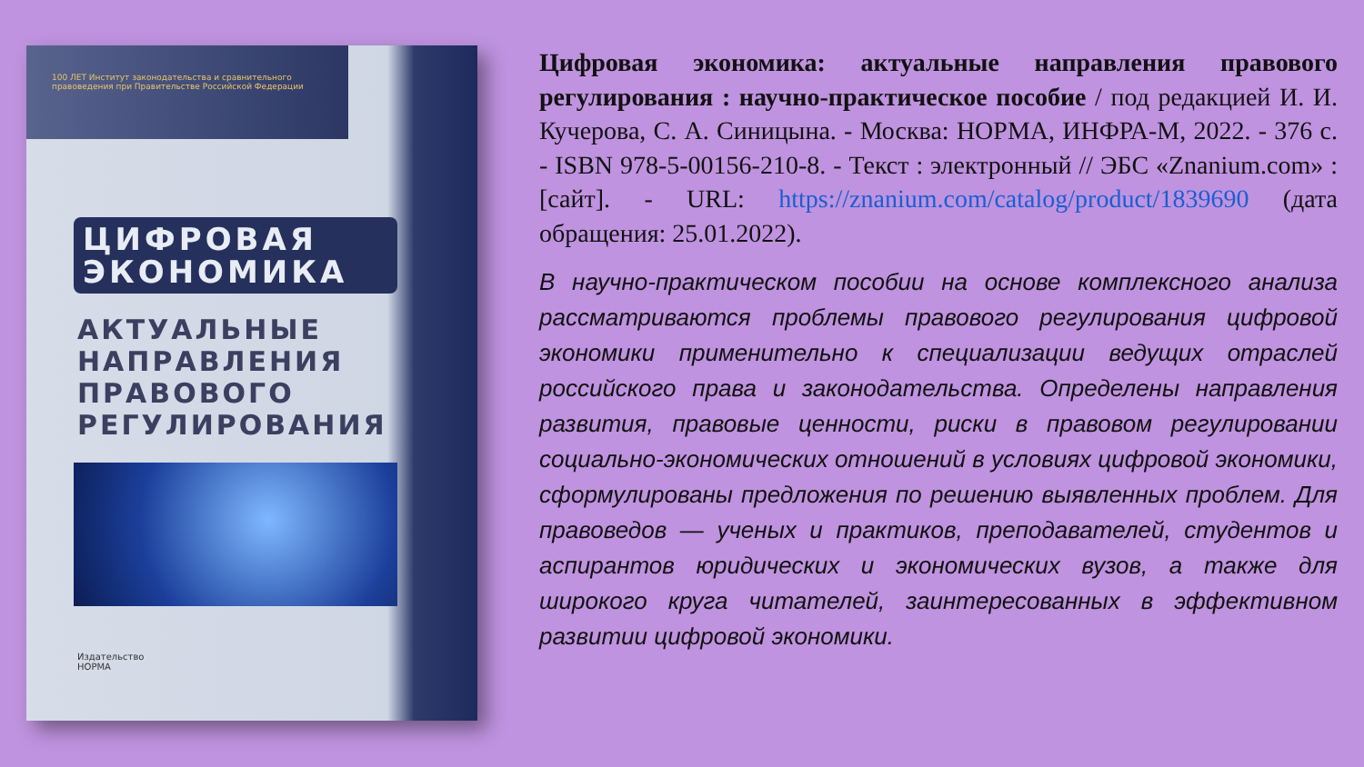100 ЛЕТ Институт законодательства и сравнительного правоведения при Правительстве Российской Федерации
ЦИФРОВАЯ
ЭКОНОМИКА
АКТУАЛЬНЫЕ
НАПРАВЛЕНИЯ
ПРАВОВОГО
РЕГУЛИРОВАНИЯ
Издательство
НОРМА
Цифровая экономика: актуальные направления правового регулирования : научно-практическое пособие / под редакцией И. И. Кучерова, С. А. Синицына. - Москва: НОРМА, ИНФРА-М, 2022. - 376 с. - ISBN 978-5-00156-210-8. - Текст : электронный // ЭБС «Znanium.com» : [сайт]. - URL: https://znanium.com/catalog/product/1839690 (дата обращения: 25.01.2022).
В научно-практическом пособии на основе комплексного анализа рассматриваются проблемы правового регулирования цифровой экономики применительно к специализации ведущих отраслей российского права и законодательства. Определены направления развития, правовые ценности, риски в правовом регулировании социально-экономических отношений в условиях цифровой экономики, сформулированы предложения по решению выявленных проблем. Для правоведов — ученых и практиков, преподавателей, студентов и аспирантов юридических и экономических вузов, а также для широкого круга читателей, заинтересованных в эффективном развитии цифровой экономики.